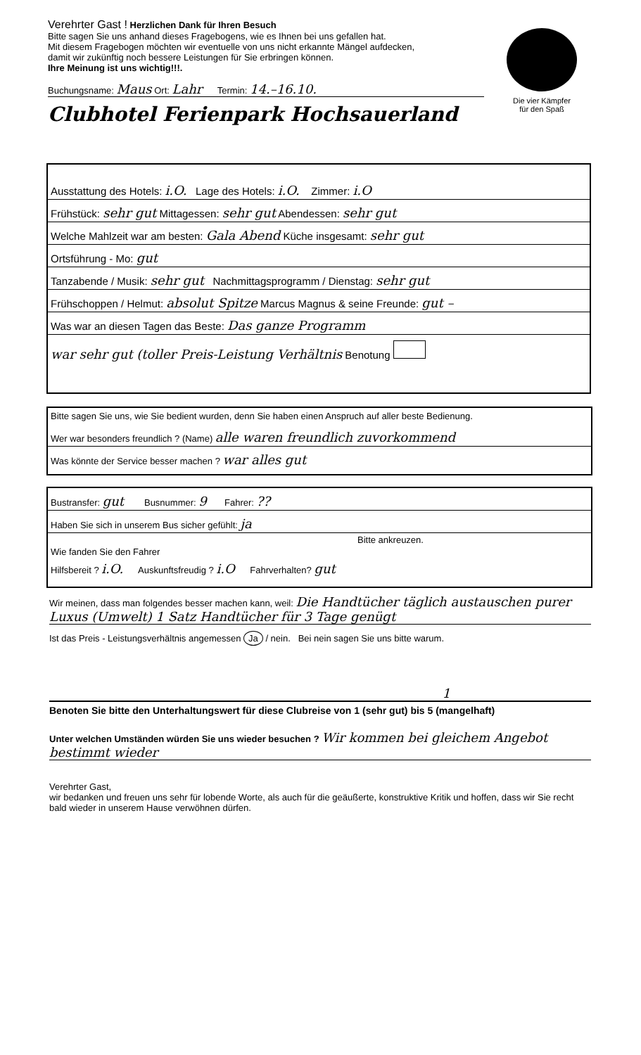Verehrter Gast ! Herzlichen Dank für Ihren Besuch
Bitte sagen Sie uns anhand dieses Fragebogens, wie es Ihnen bei uns gefallen hat.
Mit diesem Fragebogen möchten wir eventuelle von uns nicht erkannte Mängel aufdecken,
damit wir zukünftig noch bessere Leistungen für Sie erbringen können.
Ihre Meinung ist uns wichtig!!!.
Buchungsname: Maus Ort: Lahr Termin: 14.–16.10.
Clubhotel Ferienpark Hochsauerland
Die vier Kämpfer
für den Spaß
Ausstattung des Hotels: i.O. Lage des Hotels: i.O. Zimmer: i.O
Frühstück: sehr gut Mittagessen: sehr gut Abendessen: sehr gut
Welche Mahlzeit war am besten: Gala Abend Küche insgesamt: sehr gut
Ortsführung - Mo: gut
Tanzabende / Musik: sehr gut Nachmittagsprogramm / Dienstag: sehr gut
Frühschoppen / Helmut: absolut Spitze Marcus Magnus & seine Freunde: gut –
Was war an diesen Tagen das Beste: Das ganze Programm
war sehr gut (toller Preis-Leistung Verhältnis Benotung
Bitte sagen Sie uns, wie Sie bedient wurden, denn Sie haben einen Anspruch auf aller beste Bedienung.
Wer war besonders freundlich ? (Name) alle waren freundlich zuvorkommend
Was könnte der Service besser machen ? war alles gut
Bustransfer: gut Busnummer: 9 Fahrer: ??
Haben Sie sich in unserem Bus sicher gefühlt: ja
Bitte ankreuzen.
Wie fanden Sie den Fahrer
Hilfsbereit ? i.O. Auskunftsfreudig ? i.O Fahrverhalten? gut
Wir meinen, dass man folgendes besser machen kann, weil: Die Handtücher täglich austauschen purer Luxus (Umwelt) 1 Satz Handtücher für 3 Tage genügt
Ist das Preis - Leistungsverhältnis angemessen Ja / nein. Bei nein sagen Sie uns bitte warum.
1
Benoten Sie bitte den Unterhaltungswert für diese Clubreise von 1 (sehr gut) bis 5 (mangelhaft)
Unter welchen Umständen würden Sie uns wieder besuchen ? Wir kommen bei gleichem Angebot bestimmt wieder
Verehrter Gast,
wir bedanken und freuen uns sehr für lobende Worte, als auch für die geäußerte, konstruktive Kritik und hoffen, dass wir Sie recht bald wieder in unserem Hause verwöhnen dürfen.